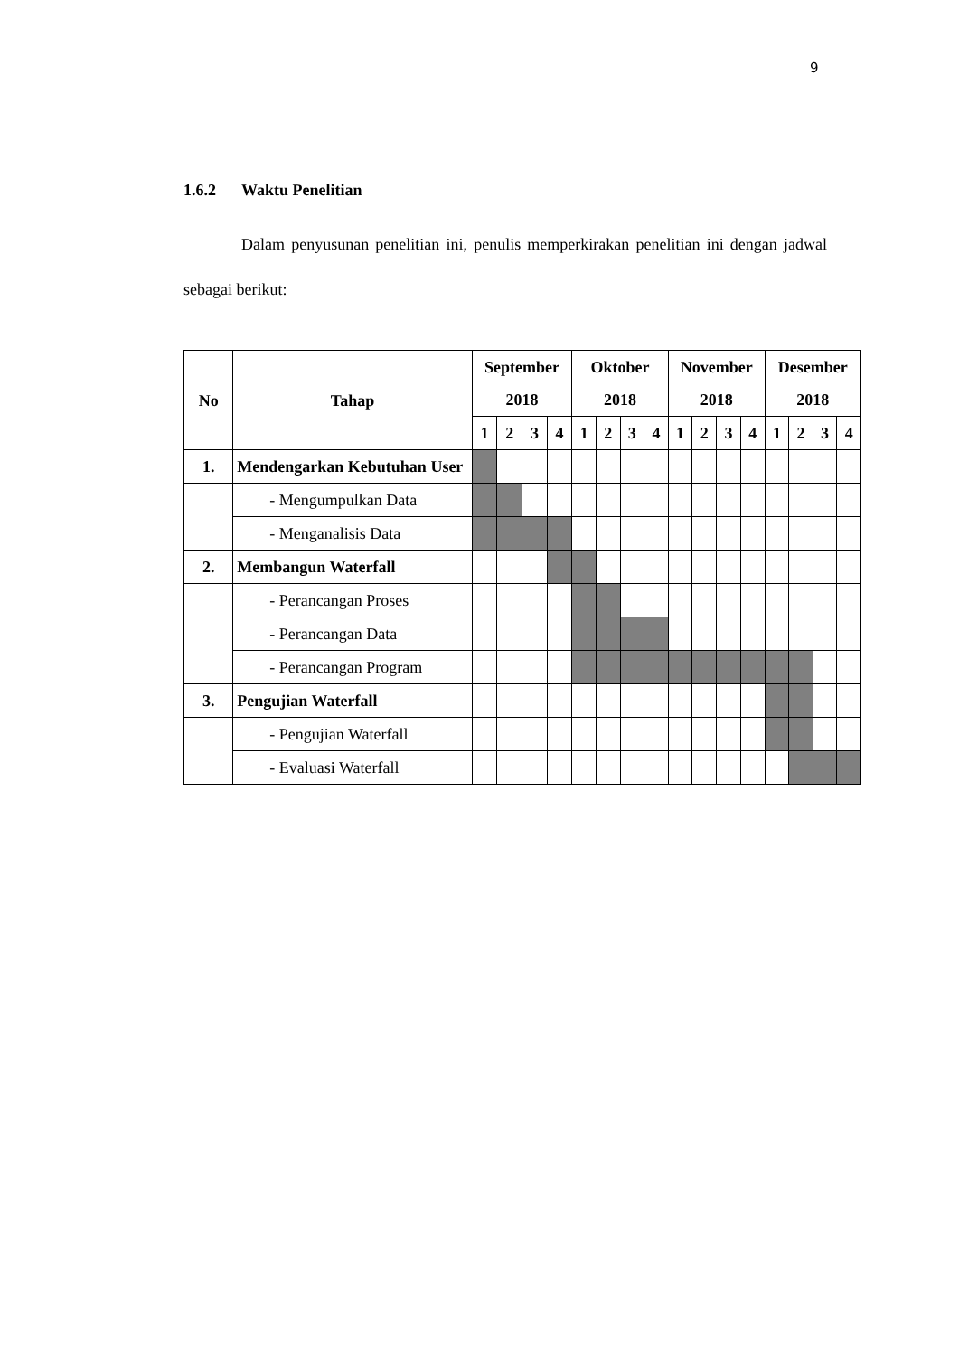9
1.6.2 Waktu Penelitian
Dalam penyusunan penelitian ini, penulis memperkirakan penelitian ini dengan jadwal sebagai berikut:
| No | Tahap | September 2018 | | | | Oktober 2018 | | | | November 2018 | | | | Desember 2018 | | | |
| --- | --- | --- | --- | --- | --- | --- | --- | --- | --- | --- | --- | --- | --- | --- | --- | --- | --- |
| | | 1 | 2 | 3 | 4 | 1 | 2 | 3 | 4 | 1 | 2 | 3 | 4 | 1 | 2 | 3 | 4 |
| 1. | Mendengarkan Kebutuhan User | | | | | | | | | | | | | | | | |
| | - Mengumpulkan Data | | | | | | | | | | | | | | | | |
| | - Menganalisis Data | | | | | | | | | | | | | | | | |
| 2. | Membangun Waterfall | | | | | | | | | | | | | | | | |
| | - Perancangan Proses | | | | | | | | | | | | | | | | |
| | - Perancangan Data | | | | | | | | | | | | | | | | |
| | - Perancangan Program | | | | | | | | | | | | | | | | |
| 3. | Pengujian Waterfall | | | | | | | | | | | | | | | | |
| | - Pengujian Waterfall | | | | | | | | | | | | | | | | |
| | - Evaluasi Waterfall | | | | | | | | | | | | | | | | |